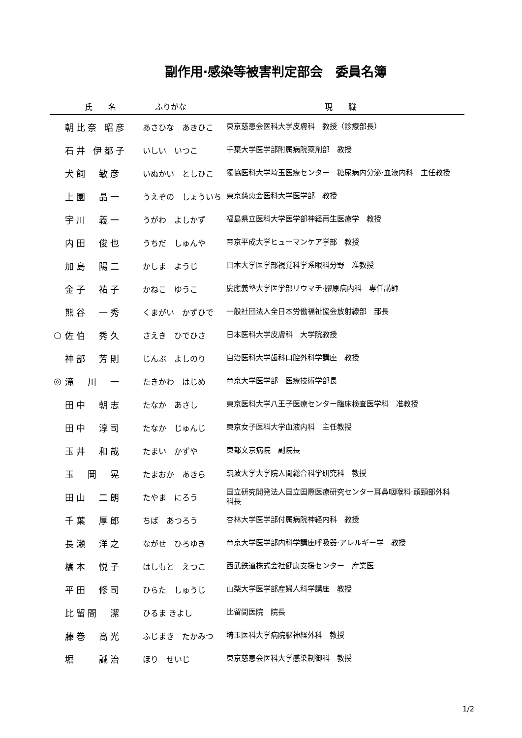副作用·感染等被害判定部会　委員名簿
| | 氏 名 | ふりがな | 現 職 |
| --- | --- | --- | --- |
| | 朝比奈 昭彦 | あさひな あきひこ | 東京慈恵会医科大学皮膚科 教授（診療部長） |
| | 石井 伊都子 | いしい いつこ | 千葉大学医学部附属病院薬剤部 教授 |
| | 犬飼 敏彦 | いぬかい としひこ | 獨協医科大学埼玉医療センター 糖尿病内分泌·血液内科 主任教授 |
| | 上園 晶一 | うえぞの しょういち | 東京慈恵会医科大学医学部 教授 |
| | 宇川 義一 | うがわ よしかず | 福島県立医科大学医学部神経再生医療学 教授 |
| | 内田 俊也 | うちだ しゅんや | 帝京平成大学ヒューマンケア学部 教授 |
| | 加島 陽二 | かしま ようじ | 日本大学医学部視覚科学系眼科分野 准教授 |
| | 金子 祐子 | かねこ ゆうこ | 慶應義塾大学医学部リウマチ·膠原病内科 専任講師 |
| | 熊谷 一秀 | くまがい かずひで | 一般社団法人全日本労働福祉協会放射線部 部長 |
| ○ | 佐伯 秀久 | さえき ひでひさ | 日本医科大学皮膚科 大学院教授 |
| | 神部 芳則 | じんぶ よしのり | 自治医科大学歯科口腔外科学講座 教授 |
| ◎ | 滝 川 一 | たきかわ はじめ | 帝京大学医学部 医療技術学部長 |
| | 田中 朝志 | たなか あさし | 東京医科大学八王子医療センター臨床検査医学科 准教授 |
| | 田中 淳司 | たなか じゅんじ | 東京女子医科大学血液内科 主任教授 |
| | 玉井 和哉 | たまい かずや | 東都文京病院 副院長 |
| | 玉 岡 晃 | たまおか あきら | 筑波大学大学院人間総合科学研究科 教授 |
| | 田山 二朗 | たやま にろう | 国立研究開発法人国立国際医療研究センター耳鼻咽喉科·頭頸部外科 科長 |
| | 千葉 厚郎 | ちば あつろう | 杏林大学医学部付属病院神経内科 教授 |
| | 長瀬 洋之 | ながせ ひろゆき | 帝京大学医学部内科学講座呼吸器·アレルギー学 教授 |
| | 橋本 悦子 | はしもと えつこ | 西武鉄道株式会社健康支援センター 産業医 |
| | 平田 修司 | ひらた しゅうじ | 山梨大学医学部産婦人科学講座 教授 |
| | 比留間 潔 | ひるま きよし | 比留間医院 院長 |
| | 藤巻 高光 | ふじまき たかみつ | 埼玉医科大学病院脳神経外科 教授 |
| | 堀 誠治 | ほり せいじ | 東京慈恵会医科大学感染制御科 教授 |
1/2